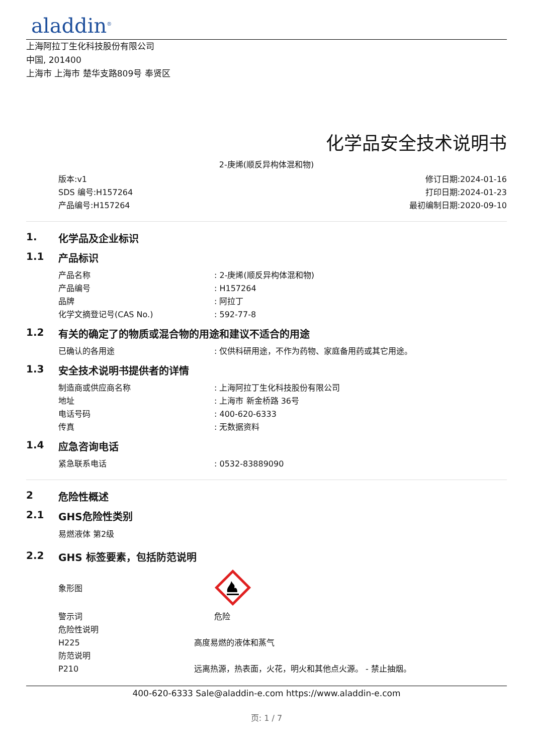aladdin<sup>®</sup>
上海阿拉丁生化科技股份有限公司
中国, 201400
上海市 上海市 楚华支路809号 奉贤区
化学品安全技术说明书
2-庚烯(顺反异构体混和物)
版本:v1
SDS 编号:H157264
产品编号:H157264
修订日期:2024-01-16
打印日期:2024-01-23
最初编制日期:2020-09-10
1. 化学品及企业标识
1.1 产品标识
| 产品名称 | : 2-庚烯(顺反异构体混和物) |
| 产品编号 | : H157264 |
| 品牌 | : 阿拉丁 |
| 化学文摘登记号(CAS No.) | : 592-77-8 |
1.2 有关的确定了的物质或混合物的用途和建议不适合的用途
| 已确认的各用途 | : 仅供科研用途，不作为药物、家庭备用药或其它用途。 |
1.3 安全技术说明书提供者的详情
| 制造商或供应商名称 | : 上海阿拉丁生化科技股份有限公司 |
| 地址 | : 上海市 新金桥路 36号 |
| 电话号码 | : 400-620-6333 |
| 传真 | : 无数据资料 |
1.4 应急咨询电话
| 紧急联系电话 | : 0532-83889090 |
2 危险性概述
2.1 GHS危险性类别
易燃液体 第2级
2.2 GHS 标签要素，包括防范说明
| 象形图 | |
| 警示词 | 危险 |
| 危险性说明 | |
| H225 | 高度易燃的液体和蒸气 |
| 防范说明 | |
| P210 | 远离热源，热表面，火花，明火和其他点火源。 - 禁止抽烟。 |
400-620-6333 Sale@aladdin-e.com https://www.aladdin-e.com
页: 1 / 7